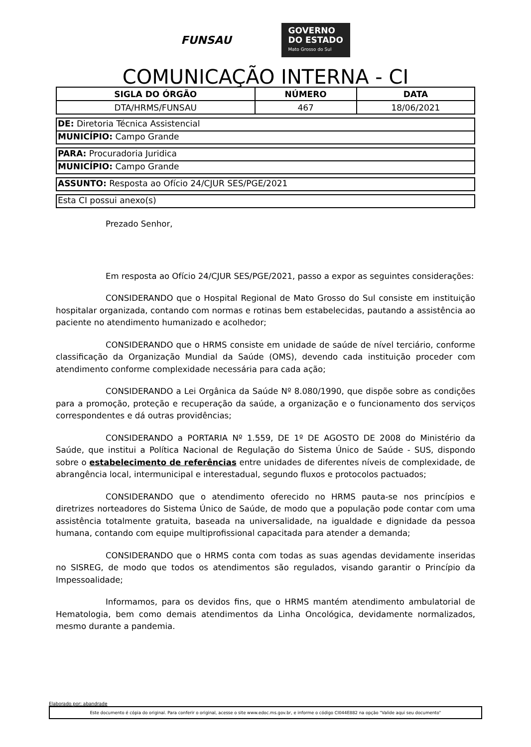FUNSAU
GOVERNO
DO ESTADO
Mato Grosso do Sul
COMUNICAÇÃO INTERNA - CI
| SIGLA DO ÓRGÃO | NÚMERO | DATA |
| --- | --- | --- |
| DTA/HRMS/FUNSAU | 467 | 18/06/2021 |
DE: Diretoria Técnica Assistencial
MUNICÍPIO: Campo Grande
PARA: Procuradoria Juridica
MUNICÍPIO: Campo Grande
ASSUNTO: Resposta ao Ofício 24/CJUR SES/PGE/2021
Esta CI possui anexo(s)
Prezado Senhor,
Em resposta ao Ofício 24/CJUR SES/PGE/2021, passo a expor as seguintes considerações:
CONSIDERANDO que o Hospital Regional de Mato Grosso do Sul consiste em instituição hospitalar organizada, contando com normas e rotinas bem estabelecidas, pautando a assistência ao paciente no atendimento humanizado e acolhedor;
CONSIDERANDO que o HRMS consiste em unidade de saúde de nível terciário, conforme classificação da Organização Mundial da Saúde (OMS), devendo cada instituição proceder com atendimento conforme complexidade necessária para cada ação;
CONSIDERANDO a Lei Orgânica da Saúde Nº 8.080/1990, que dispõe sobre as condições para a promoção, proteção e recuperação da saúde, a organização e o funcionamento dos serviços correspondentes e dá outras providências;
CONSIDERANDO a PORTARIA Nº 1.559, DE 1º DE AGOSTO DE 2008 do Ministério da Saúde, que institui a Política Nacional de Regulação do Sistema Único de Saúde - SUS, dispondo sobre o estabelecimento de referências entre unidades de diferentes níveis de complexidade, de abrangência local, intermunicipal e interestadual, segundo fluxos e protocolos pactuados;
CONSIDERANDO que o atendimento oferecido no HRMS pauta-se nos princípios e diretrizes norteadores do Sistema Único de Saúde, de modo que a população pode contar com uma assistência totalmente gratuita, baseada na universalidade, na igualdade e dignidade da pessoa humana, contando com equipe multiprofissional capacitada para atender a demanda;
CONSIDERANDO que o HRMS conta com todas as suas agendas devidamente inseridas no SISREG, de modo que todos os atendimentos são regulados, visando garantir o Princípio da Impessoalidade;
Informamos, para os devidos fins, que o HRMS mantém atendimento ambulatorial de Hematologia, bem como demais atendimentos da Linha Oncológica, devidamente normalizados, mesmo durante a pandemia.
Elaborado por: abandrade
Este documento é cópia do original. Para conferir o original, acesse o site www.edoc.ms.gov.br, e informe o código CI044E882 na opção "Valide aqui seu documento"